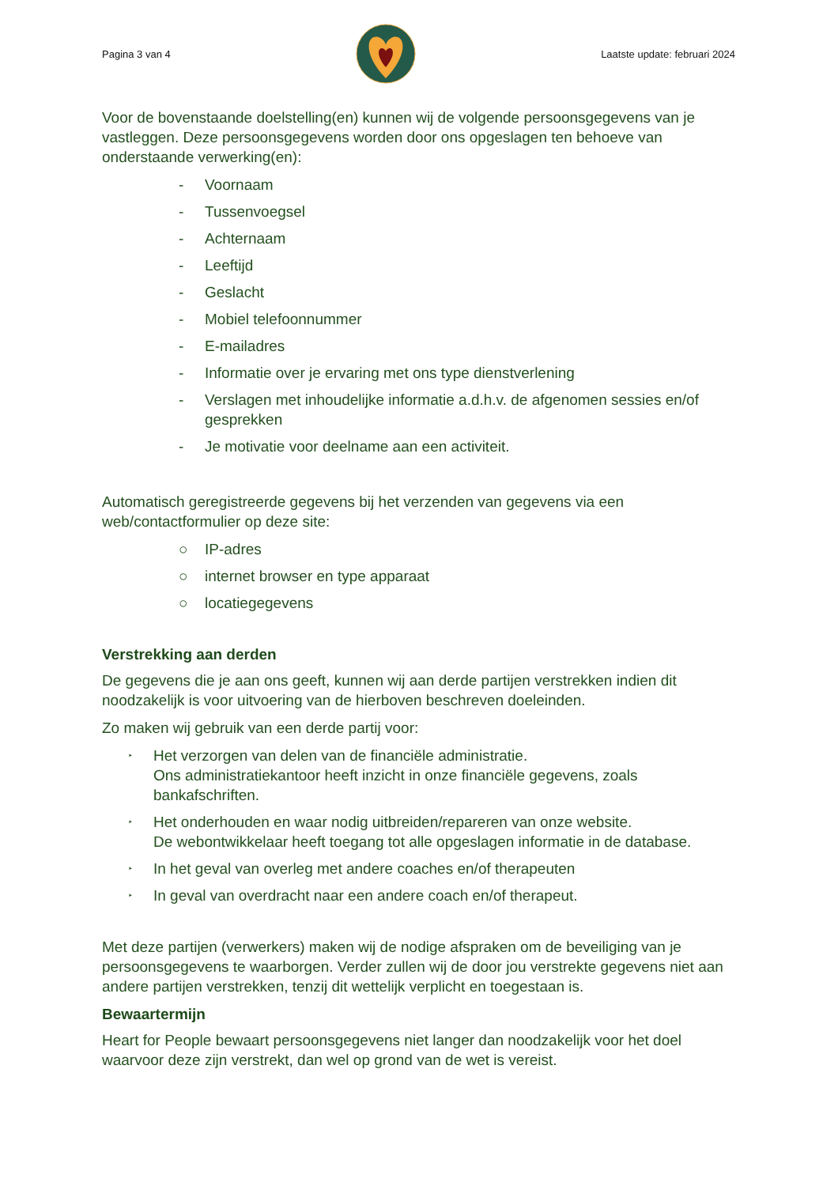Pagina 3 van 4 Laatste update: februari 2024
Voor de bovenstaande doelstelling(en) kunnen wij de volgende persoonsgegevens van je vastleggen. Deze persoonsgegevens worden door ons opgeslagen ten behoeve van onderstaande verwerking(en):
- Voornaam
- Tussenvoegsel
- Achternaam
- Leeftijd
- Geslacht
- Mobiel telefoonnummer
- E-mailadres
- Informatie over je ervaring met ons type dienstverlening
- Verslagen met inhoudelijke informatie a.d.h.v. de afgenomen sessies en/of gesprekken
- Je motivatie voor deelname aan een activiteit.
Automatisch geregistreerde gegevens bij het verzenden van gegevens via een web/contactformulier op deze site:
○ IP-adres
○ internet browser en type apparaat
○ locatiegegevens
Verstrekking aan derden
De gegevens die je aan ons geeft, kunnen wij aan derde partijen verstrekken indien dit noodzakelijk is voor uitvoering van de hierboven beschreven doeleinden.
Zo maken wij gebruik van een derde partij voor:
‣ Het verzorgen van delen van de financiële administratie.
Ons administratiekantoor heeft inzicht in onze financiële gegevens, zoals bankafschriften.
‣ Het onderhouden en waar nodig uitbreiden/repareren van onze website.
De webontwikkelaar heeft toegang tot alle opgeslagen informatie in de database.
‣ In het geval van overleg met andere coaches en/of therapeuten
‣ In geval van overdracht naar een andere coach en/of therapeut.
Met deze partijen (verwerkers) maken wij de nodige afspraken om de beveiliging van je persoonsgegevens te waarborgen. Verder zullen wij de door jou verstrekte gegevens niet aan andere partijen verstrekken, tenzij dit wettelijk verplicht en toegestaan is.
Bewaartermijn
Heart for People bewaart persoonsgegevens niet langer dan noodzakelijk voor het doel waarvoor deze zijn verstrekt, dan wel op grond van de wet is vereist.